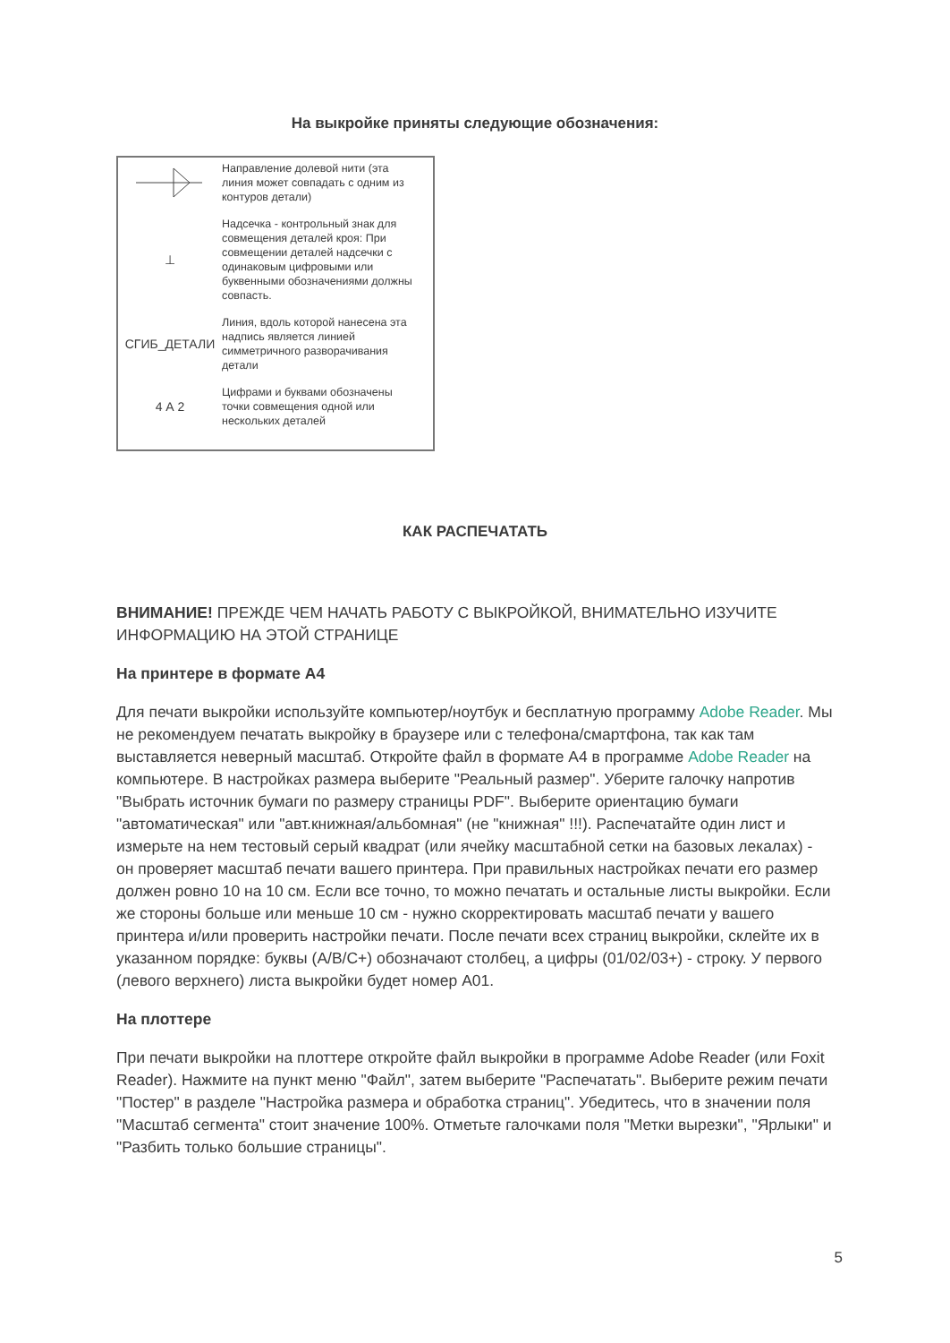На выкройке приняты следующие обозначения:
Направление долевой нити (эта линия может совпадать с одним из контуров детали)
⊥ Надсечка - контрольный знак для совмещения деталей кроя: При совмещении деталей надсечки с одинаковым цифровыми или буквенными обозначениями должны совпасть.
СГИБ_ДЕТАЛИ Линия, вдоль которой нанесена эта надпись является линией симметричного разворачивания детали
4 А 2 Цифрами и буквами обозначены точки совмещения одной или нескольких деталей
КАК РАСПЕЧАТАТЬ
ВНИМАНИЕ! ПРЕЖДЕ ЧЕМ НАЧАТЬ РАБОТУ С ВЫКРОЙКОЙ, ВНИМАТЕЛЬНО ИЗУЧИТЕ ИНФОРМАЦИЮ НА ЭТОЙ СТРАНИЦЕ
На принтере в формате А4
Для печати выкройки используйте компьютер/ноутбук и бесплатную программу Adobe Reader. Мы не рекомендуем печатать выкройку в браузере или с телефона/смартфона, так как там выставляется неверный масштаб. Откройте файл в формате А4 в программе Adobe Reader на компьютере. В настройках размера выберите "Реальный размер". Уберите галочку напротив "Выбрать источник бумаги по размеру страницы PDF". Выберите ориентацию бумаги "автоматическая" или "авт.книжная/альбомная" (не "книжная" !!!). Распечатайте один лист и измерьте на нем тестовый серый квадрат (или ячейку масштабной сетки на базовых лекалах) - он проверяет масштаб печати вашего принтера. При правильных настройках печати его размер должен ровно 10 на 10 см. Если все точно, то можно печатать и остальные листы выкройки. Если же стороны больше или меньше 10 см - нужно скорректировать масштаб печати у вашего принтера и/или проверить настройки печати. После печати всех страниц выкройки, склейте их в указанном порядке: буквы (A/B/C+) обозначают столбец, а цифры (01/02/03+) - строку. У первого (левого верхнего) листа выкройки будет номер А01.
На плоттере
При печати выкройки на плоттере откройте файл выкройки в программе Adobe Reader (или Foxit Reader). Нажмите на пункт меню "Файл", затем выберите "Распечатать". Выберите режим печати "Постер" в разделе "Настройка размера и обработка страниц". Убедитесь, что в значении поля "Масштаб сегмента" стоит значение 100%. Отметьте галочками поля "Метки вырезки", "Ярлыки" и "Разбить только большие страницы".
5